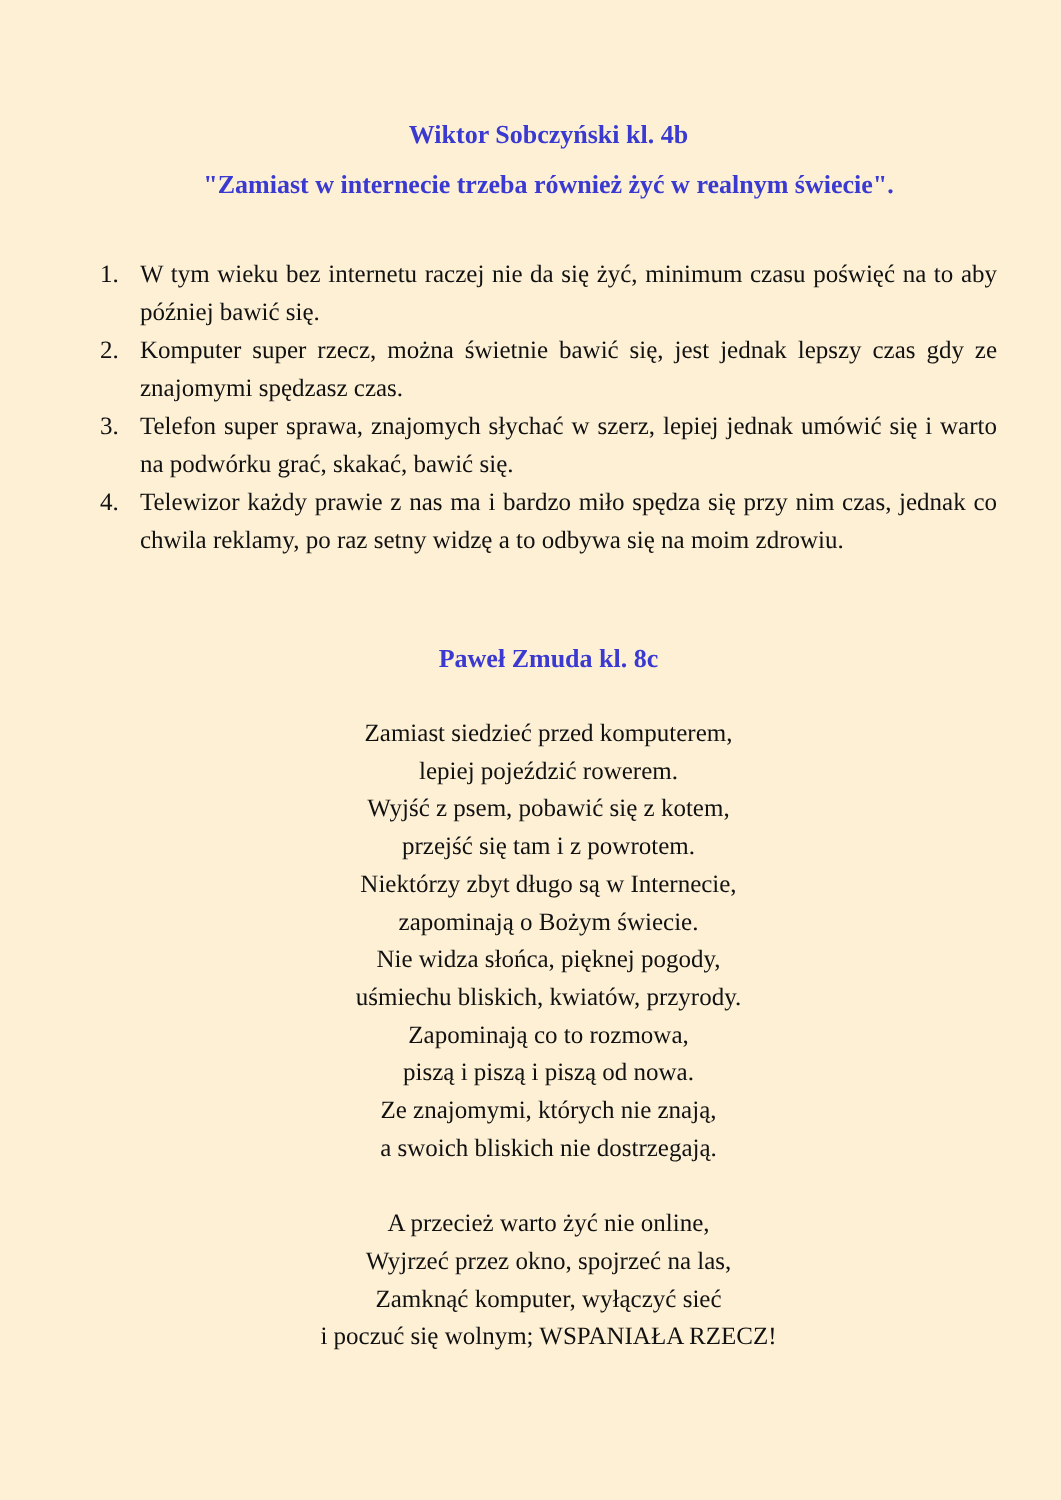Wiktor Sobczyński kl. 4b
"Zamiast w internecie trzeba również żyć w realnym świecie".
1. W tym wieku bez internetu raczej nie da się żyć, minimum czasu poświęć na to aby później bawić się.
2. Komputer super rzecz, można świetnie bawić się, jest jednak lepszy czas gdy ze znajomymi spędzasz czas.
3. Telefon super sprawa, znajomych słychać w szerz, lepiej jednak umówić się i warto na podwórku grać, skakać, bawić się.
4. Telewizor każdy prawie z nas ma i bardzo miło spędza się przy nim czas, jednak co chwila reklamy, po raz setny widzę a to odbywa się na moim zdrowiu.
Paweł Zmuda kl. 8c
Zamiast siedzieć przed komputerem,
lepiej pojeździć rowerem.
Wyjść z psem, pobawić się z kotem,
przejść się tam i z powrotem.
Niektórzy zbyt długo są w Internecie,
zapominają o Bożym świecie.
Nie widza słońca, pięknej pogody,
uśmiechu bliskich, kwiatów, przyrody.
Zapominają co to rozmowa,
piszą i piszą i piszą od nowa.
Ze znajomymi, których nie znają,
a swoich bliskich nie dostrzegają.
A przecież warto żyć nie online,
Wyjrzeć przez okno, spojrzeć na las,
Zamknąć komputer, wyłączyć sieć
i poczuć się wolnym; WSPANIAŁA RZECZ!